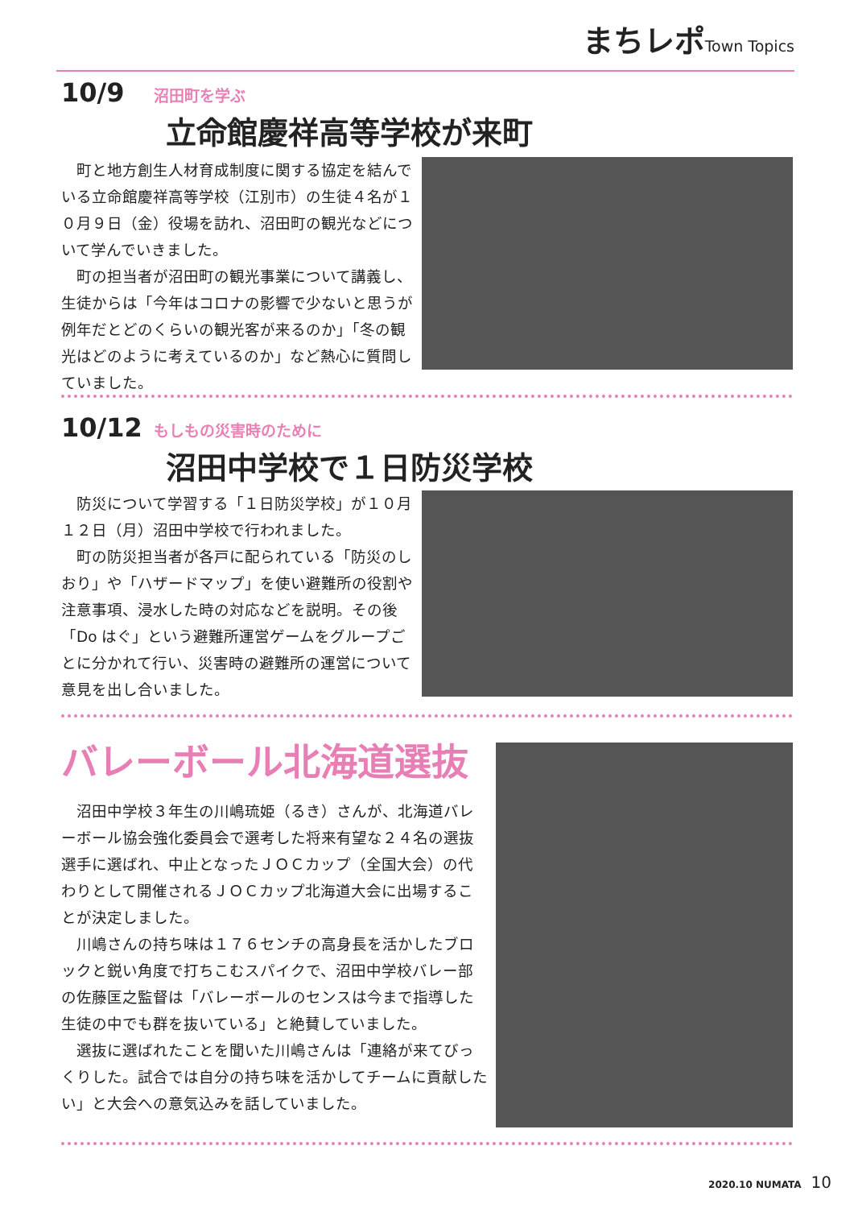まちレポ Town Topics
10/9 沼田町を学ぶ
立命館慶祥高等学校が来町
町と地方創生人材育成制度に関する協定を結んでいる立命館慶祥高等学校（江別市）の生徒４名が１０月９日（金）役場を訪れ、沼田町の観光などについて学んでいきました。
町の担当者が沼田町の観光事業について講義し、生徒からは「今年はコロナの影響で少ないと思うが例年だとどのくらいの観光客が来るのか」「冬の観光はどのように考えているのか」など熱心に質問していました。
10/12 もしもの災害時のために
沼田中学校で１日防災学校
防災について学習する「１日防災学校」が１０月１２日（月）沼田中学校で行われました。
町の防災担当者が各戸に配られている「防災のしおり」や「ハザードマップ」を使い避難所の役割や注意事項、浸水した時の対応などを説明。その後「Do はぐ」という避難所運営ゲームをグループごとに分かれて行い、災害時の避難所の運営について意見を出し合いました。
バレーボール北海道選抜
沼田中学校３年生の川嶋琉姫（るき）さんが、北海道バレーボール協会強化委員会で選考した将来有望な２４名の選抜選手に選ばれ、中止となったＪＯＣカップ（全国大会）の代わりとして開催されるＪＯＣカップ北海道大会に出場することが決定しました。
川嶋さんの持ち味は１７６センチの高身長を活かしたブロックと鋭い角度で打ちこむスパイクで、沼田中学校バレー部の佐藤匡之監督は「バレーボールのセンスは今まで指導した生徒の中でも群を抜いている」と絶賛していました。
選抜に選ばれたことを聞いた川嶋さんは「連絡が来てびっくりした。試合では自分の持ち味を活かしてチームに貢献したい」と大会への意気込みを話していました。
2020.10 NUMATA 10